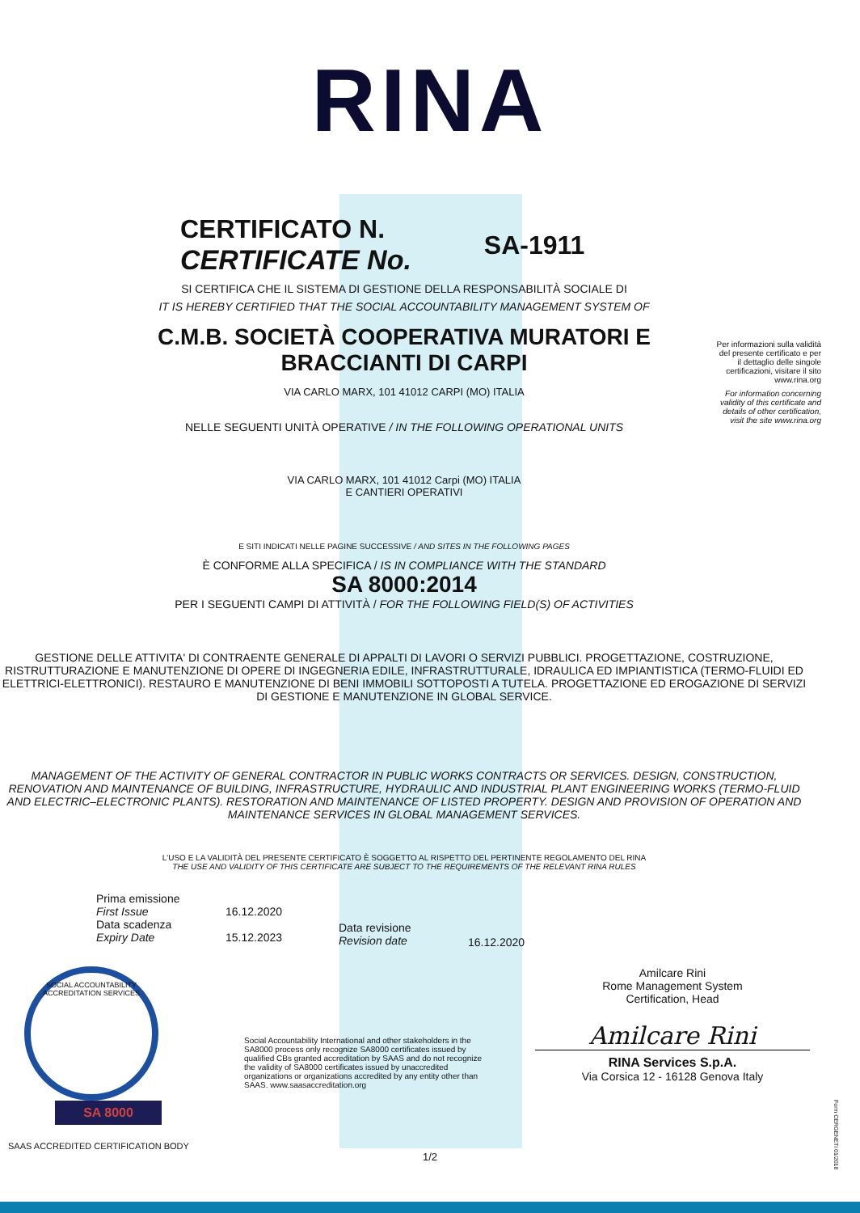RINA
CERTIFICATO N.
CERTIFICATE No.
SA-1911
Per informazioni sulla validità del presente certificato e per il dettaglio delle singole certificazioni, visitare il sito www.rina.org
For information concerning validity of this certificate and details of other certification, visit the site www.rina.org
SI CERTIFICA CHE IL SISTEMA DI GESTIONE DELLA RESPONSABILITÀ SOCIALE DI
IT IS HEREBY CERTIFIED THAT THE SOCIAL ACCOUNTABILITY MANAGEMENT SYSTEM OF
C.M.B. SOCIETÀ COOPERATIVA MURATORI E
BRACCIANTI DI CARPI
VIA CARLO MARX, 101 41012 CARPI (MO) ITALIA
NELLE SEGUENTI UNITÀ OPERATIVE / IN THE FOLLOWING OPERATIONAL UNITS
VIA CARLO MARX, 101 41012 Carpi (MO) ITALIA
E CANTIERI OPERATIVI
E SITI INDICATI NELLE PAGINE SUCCESSIVE / AND SITES IN THE FOLLOWING PAGES
È CONFORME ALLA SPECIFICA / IS IN COMPLIANCE WITH THE STANDARD
SA 8000:2014
PER I SEGUENTI CAMPI DI ATTIVITÀ / FOR THE FOLLOWING FIELD(S) OF ACTIVITIES
GESTIONE DELLE ATTIVITA' DI CONTRAENTE GENERALE DI APPALTI DI LAVORI O SERVIZI PUBBLICI. PROGETTAZIONE, COSTRUZIONE, RISTRUTTURAZIONE E MANUTENZIONE DI OPERE DI INGEGNERIA EDILE, INFRASTRUTTURALE, IDRAULICA ED IMPIANTISTICA (TERMO-FLUIDI ED ELETTRICI-ELETTRONICI). RESTAURO E MANUTENZIONE DI BENI IMMOBILI SOTTOPOSTI A TUTELA. PROGETTAZIONE ED EROGAZIONE DI SERVIZI DI GESTIONE E MANUTENZIONE IN GLOBAL SERVICE.
MANAGEMENT OF THE ACTIVITY OF GENERAL CONTRACTOR IN PUBLIC WORKS CONTRACTS OR SERVICES. DESIGN, CONSTRUCTION, RENOVATION AND MAINTENANCE OF BUILDING, INFRASTRUCTURE, HYDRAULIC AND INDUSTRIAL PLANT ENGINEERING WORKS (TERMO-FLUID AND ELECTRIC–ELECTRONIC PLANTS). RESTORATION AND MAINTENANCE OF LISTED PROPERTY. DESIGN AND PROVISION OF OPERATION AND MAINTENANCE SERVICES IN GLOBAL MANAGEMENT SERVICES.
L'USO E LA VALIDITÀ DEL PRESENTE CERTIFICATO È SOGGETTO AL RISPETTO DEL PERTINENTE REGOLAMENTO DEL RINA
THE USE AND VALIDITY OF THIS CERTIFICATE ARE SUBJECT TO THE REQUIREMENTS OF THE RELEVANT RINA RULES
Prima emissione
First Issue
Data scadenza
Expiry Date
16.12.2020
15.12.2023
Data revisione
Revision date
16.12.2020
SOCIAL ACCOUNTABILITY ACCREDITATION SERVICES
SA 8000
Social Accountability International and other stakeholders in the SA8000 process only recognize SA8000 certificates issued by qualified CBs granted accreditation by SAAS and do not recognize the validity of SA8000 certificates issued by unaccredited organizations or organizations accredited by any entity other than SAAS. www.saasaccreditation.org
Amilcare Rini
Rome Management System
Certification, Head
Amilcare Rini
RINA Services S.p.A.
Via Corsica 12 - 16128 Genova Italy
SAAS ACCREDITED CERTIFICATION BODY
1/2
Form CERGENETI 01/2018